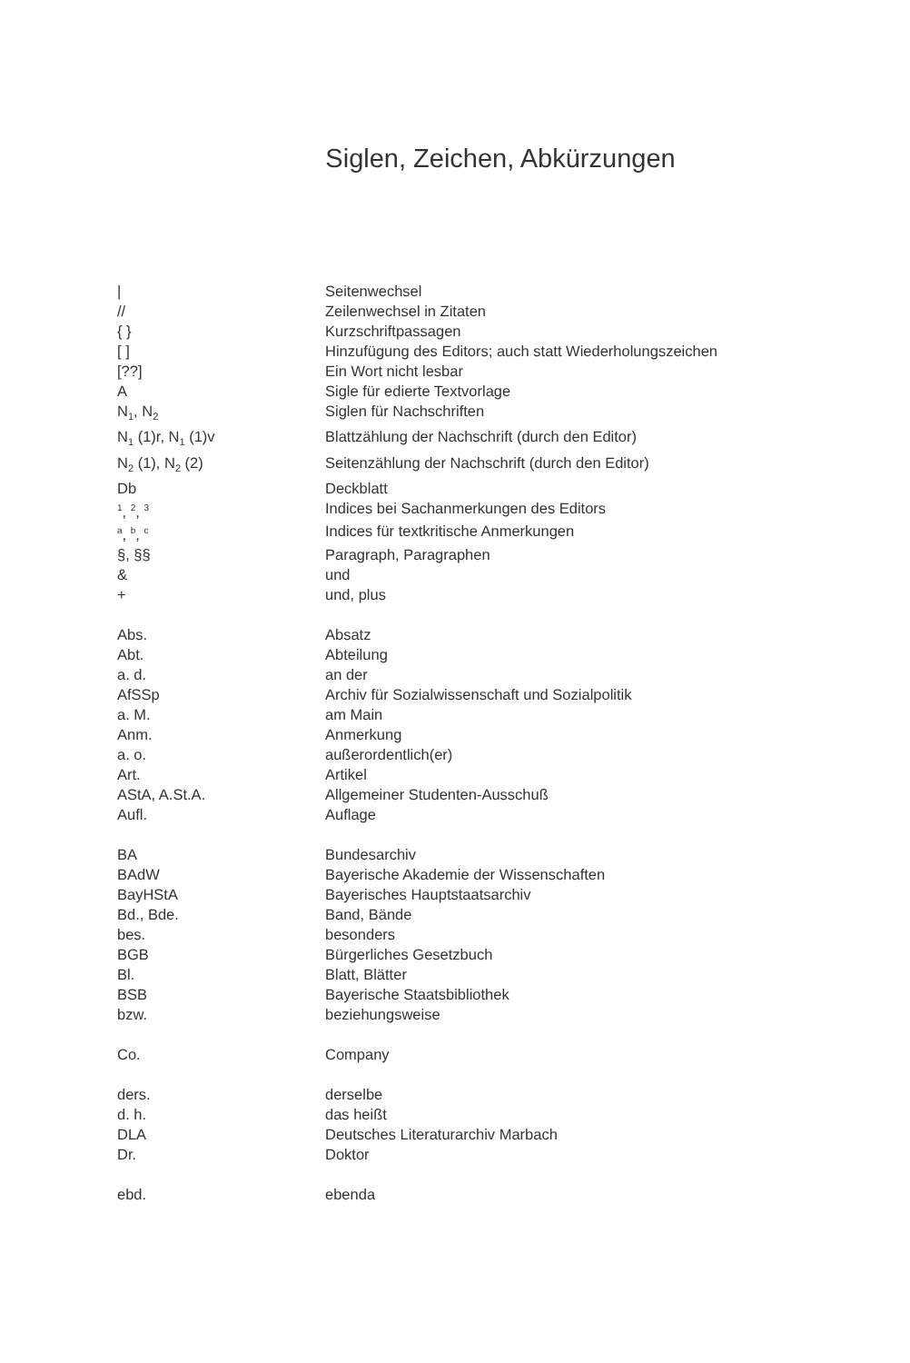Siglen, Zeichen, Abkürzungen
| / | Seitenwechsel |
| // | Zeilenwechsel in Zitaten |
| { } | Kurzschriftpassagen |
| [ ] | Hinzufügung des Editors; auch statt Wiederholungszeichen |
| [??] | Ein Wort nicht lesbar |
| A | Sigle für edierte Textvorlage |
| N<sub>1</sub>, N<sub>2</sub> | Siglen für Nachschriften |
| N<sub>1</sub> (1)r, N<sub>1</sub> (1)v | Blattzählung der Nachschrift (durch den Editor) |
| N<sub>2</sub> (1), N<sub>2</sub> (2) | Seitenzählung der Nachschrift (durch den Editor) |
| Db | Deckblatt |
| <sup>1</sup>, <sup>2</sup>, <sup>3</sup> | Indices bei Sachanmerkungen des Editors |
| <sup>a</sup>, <sup>b</sup>, <sup>c</sup> | Indices für textkritische Anmerkungen |
| §, §§ | Paragraph, Paragraphen |
| & | und |
| + | und, plus |
| Abs. | Absatz |
| Abt. | Abteilung |
| a. d. | an der |
| AfSSp | Archiv für Sozialwissenschaft und Sozialpolitik |
| a. M. | am Main |
| Anm. | Anmerkung |
| a. o. | außerordentlich(er) |
| Art. | Artikel |
| AStA, A.St.A. | Allgemeiner Studenten-Ausschuß |
| Aufl. | Auflage |
| BA | Bundesarchiv |
| BAdW | Bayerische Akademie der Wissenschaften |
| BayHStA | Bayerisches Hauptstaatsarchiv |
| Bd., Bde. | Band, Bände |
| bes. | besonders |
| BGB | Bürgerliches Gesetzbuch |
| Bl. | Blatt, Blätter |
| BSB | Bayerische Staatsbibliothek |
| bzw. | beziehungsweise |
| Co. | Company |
| ders. | derselbe |
| d. h. | das heißt |
| DLA | Deutsches Literaturarchiv Marbach |
| Dr. | Doktor |
| ebd. | ebenda |